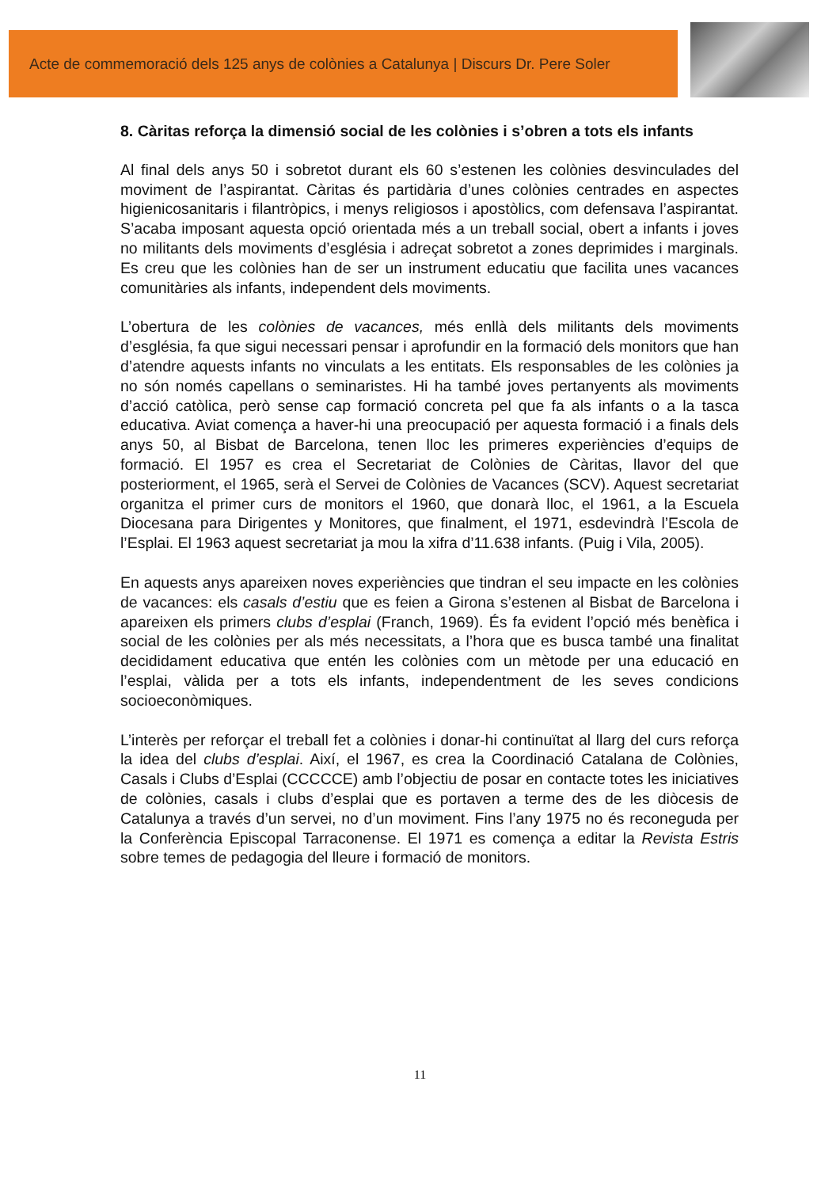Acte de commemoració dels 125 anys de colònies a Catalunya | Discurs Dr. Pere Soler
8. Càritas reforça la dimensió social de les colònies i s’obren a tots els infants
Al final dels anys 50 i sobretot durant els 60 s’estenen les colònies desvinculades del moviment de l’aspirantat. Càritas és partidària d’unes colònies centrades en aspectes higienicosanitaris i filantròpics, i menys religiosos i apostòlics, com defensava l’aspirantat. S’acaba imposant aquesta opció orientada més a un treball social, obert a infants i joves no militants dels moviments d’església i adreçat sobretot a zones deprimides i marginals. Es creu que les colònies han de ser un instrument educatiu que facilita unes vacances comunitàries als infants, independent dels moviments.
L’obertura de les colònies de vacances, més enllà dels militants dels moviments d’església, fa que sigui necessari pensar i aprofundir en la formació dels monitors que han d’atendre aquests infants no vinculats a les entitats. Els responsables de les colònies ja no són només capellans o seminaristes. Hi ha també joves pertanyents als moviments d’acció catòlica, però sense cap formació concreta pel que fa als infants o a la tasca educativa. Aviat comença a haver-hi una preocupació per aquesta formació i a finals dels anys 50, al Bisbat de Barcelona, tenen lloc les primeres experiències d’equips de formació. El 1957 es crea el Secretariat de Colònies de Càritas, llavor del que posteriorment, el 1965, serà el Servei de Colònies de Vacances (SCV). Aquest secretariat organitza el primer curs de monitors el 1960, que donarà lloc, el 1961, a la Escuela Diocesana para Dirigentes y Monitores, que finalment, el 1971, esdevindrà l’Escola de l’Esplai. El 1963 aquest secretariat ja mou la xifra d’11.638 infants. (Puig i Vila, 2005).
En aquests anys apareixen noves experiències que tindran el seu impacte en les colònies de vacances: els casals d’estiu que es feien a Girona s’estenen al Bisbat de Barcelona i apareixen els primers clubs d’esplai (Franch, 1969). És fa evident l’opció més benèfica i social de les colònies per als més necessitats, a l’hora que es busca també una finalitat decididament educativa que entén les colònies com un mètode per una educació en l’esplai, vàlida per a tots els infants, independentment de les seves condicions socioeconòmiques.
L’interès per reforçar el treball fet a colònies i donar-hi continuïtat al llarg del curs reforça la idea del clubs d’esplai. Així, el 1967, es crea la Coordinació Catalana de Colònies, Casals i Clubs d’Esplai (CCCCCE) amb l’objectiu de posar en contacte totes les iniciatives de colònies, casals i clubs d’esplai que es portaven a terme des de les diòcesis de Catalunya a través d’un servei, no d’un moviment. Fins l’any 1975 no és reconeguda per la Conferència Episcopal Tarraconense. El 1971 es comença a editar la Revista Estris sobre temes de pedagogia del lleure i formació de monitors.
11